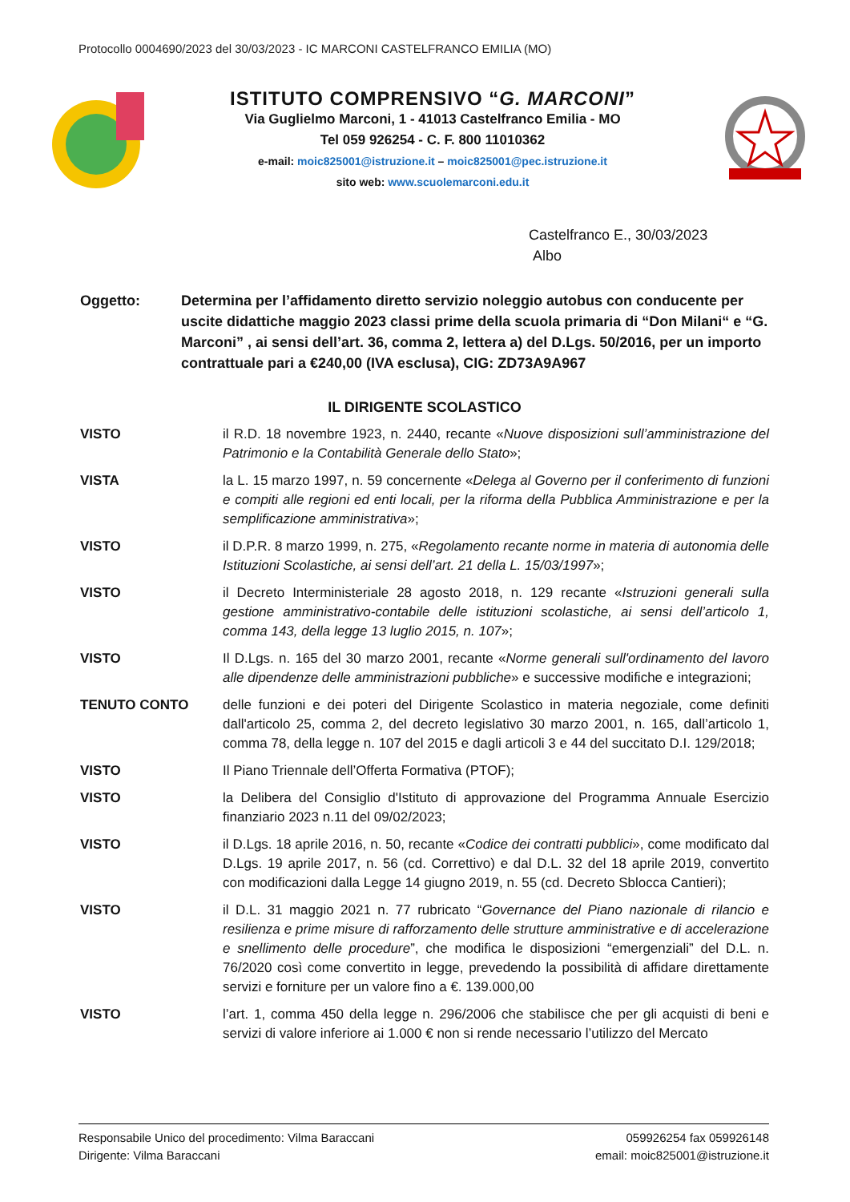Protocollo 0004690/2023 del 30/03/2023 - IC MARCONI CASTELFRANCO EMILIA (MO)
ISTITUTO COMPRENSIVO “G. MARCONI”
Via Guglielmo Marconi, 1 - 41013 Castelfranco Emilia - MO
Tel 059 926254 - C. F. 800 11010362
e-mail: moic825001@istruzione.it – moic825001@pec.istruzione.it
sito web: www.scuolemarconi.edu.it
Castelfranco E., 30/03/2023
Albo
Oggetto: Determina per l’affidamento diretto servizio noleggio autobus con conducente per uscite didattiche maggio 2023 classi prime della scuola primaria di “Don Milani“ e “G. Marconi” , ai sensi dell’art. 36, comma 2, lettera a) del D.Lgs. 50/2016, per un importo contrattuale pari a €240,00 (IVA esclusa), CIG: ZD73A9A967
IL DIRIGENTE SCOLASTICO
VISTO il R.D. 18 novembre 1923, n. 2440, recante «Nuove disposizioni sull’amministrazione del Patrimonio e la Contabilità Generale dello Stato»;
VISTA la L. 15 marzo 1997, n. 59 concernente «Delega al Governo per il conferimento di funzioni e compiti alle regioni ed enti locali, per la riforma della Pubblica Amministrazione e per la semplificazione amministrativa»;
VISTO il D.P.R. 8 marzo 1999, n. 275, «Regolamento recante norme in materia di autonomia delle Istituzioni Scolastiche, ai sensi dell’art. 21 della L. 15/03/1997»;
VISTO il Decreto Interministeriale 28 agosto 2018, n. 129 recante «Istruzioni generali sulla gestione amministrativo-contabile delle istituzioni scolastiche, ai sensi dell’articolo 1, comma 143, della legge 13 luglio 2015, n. 107»;
VISTO Il D.Lgs. n. 165 del 30 marzo 2001, recante «Norme generali sull'ordinamento del lavoro alle dipendenze delle amministrazioni pubbliche» e successive modifiche e integrazioni;
TENUTO CONTO delle funzioni e dei poteri del Dirigente Scolastico in materia negoziale, come definiti dall'articolo 25, comma 2, del decreto legislativo 30 marzo 2001, n. 165, dall’articolo 1, comma 78, della legge n. 107 del 2015 e dagli articoli 3 e 44 del succitato D.I. 129/2018;
VISTO Il Piano Triennale dell’Offerta Formativa (PTOF);
VISTO la Delibera del Consiglio d'Istituto di approvazione del Programma Annuale Esercizio finanziario 2023 n.11 del 09/02/2023;
VISTO il D.Lgs. 18 aprile 2016, n. 50, recante «Codice dei contratti pubblici», come modificato dal D.Lgs. 19 aprile 2017, n. 56 (cd. Correttivo) e dal D.L. 32 del 18 aprile 2019, convertito con modificazioni dalla Legge 14 giugno 2019, n. 55 (cd. Decreto Sblocca Cantieri);
VISTO il D.L. 31 maggio 2021 n. 77 rubricato “Governance del Piano nazionale di rilancio e resilienza e prime misure di rafforzamento delle strutture amministrative e di accelerazione e snellimento delle procedure”, che modifica le disposizioni “emergenziali” del D.L. n. 76/2020 così come convertito in legge, prevedendo la possibilità di affidare direttamente servizi e forniture per un valore fino a €. 139.000,00
VISTO l’art. 1, comma 450 della legge n. 296/2006 che stabilisce che per gli acquisti di beni e servizi di valore inferiore ai 1.000 € non si rende necessario l’utilizzo del Mercato
Responsabile Unico del procedimento: Vilma Baraccani
Dirigente: Vilma Baraccani
059926254 fax 059926148
email: moic825001@istruzione.it